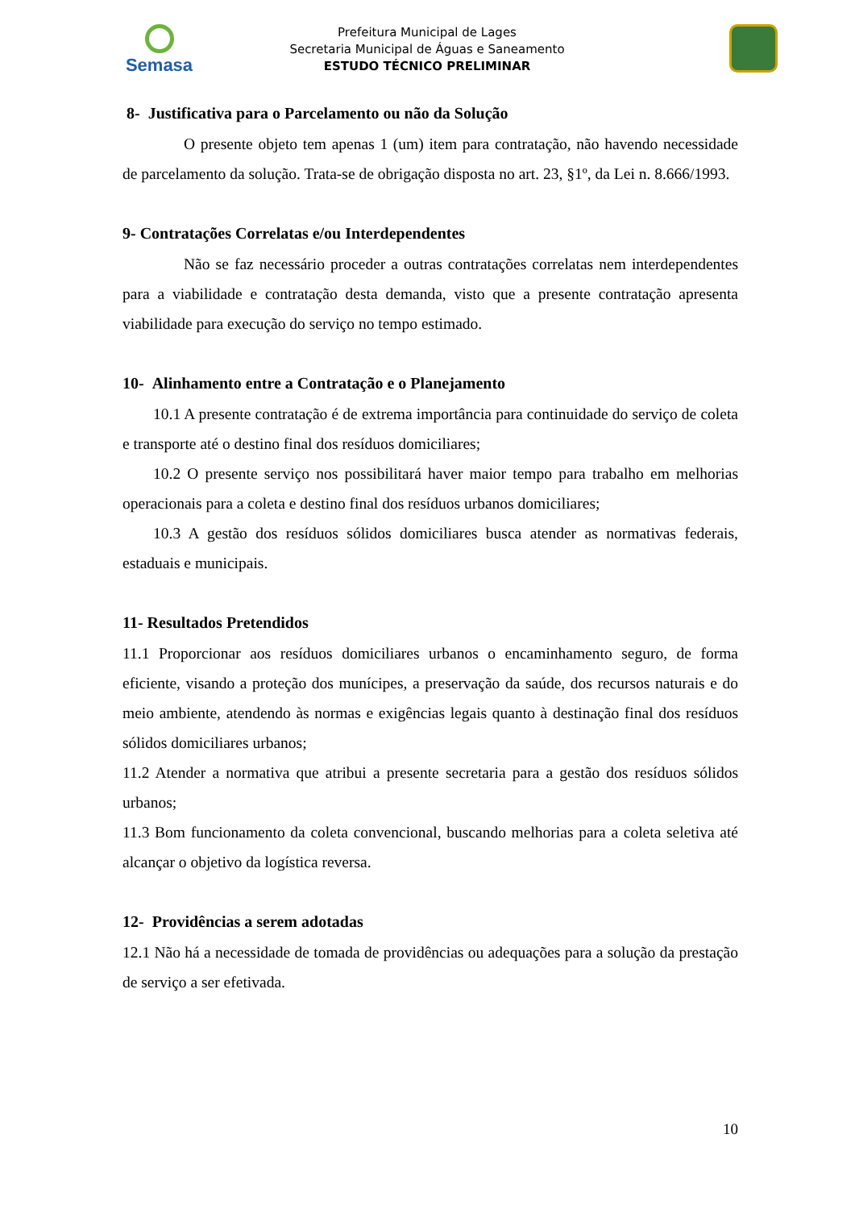Semasa
Prefeitura Municipal de Lages
Secretaria Municipal de Águas e Saneamento
ESTUDO TÉCNICO PRELIMINAR
8- Justificativa para o Parcelamento ou não da Solução
O presente objeto tem apenas 1 (um) item para contratação, não havendo necessidade de parcelamento da solução. Trata-se de obrigação disposta no art. 23, §1º, da Lei n. 8.666/1993.
9- Contratações Correlatas e/ou Interdependentes
Não se faz necessário proceder a outras contratações correlatas nem interdependentes para a viabilidade e contratação desta demanda, visto que a presente contratação apresenta viabilidade para execução do serviço no tempo estimado.
10- Alinhamento entre a Contratação e o Planejamento
10.1 A presente contratação é de extrema importância para continuidade do serviço de coleta e transporte até o destino final dos resíduos domiciliares;
10.2 O presente serviço nos possibilitará haver maior tempo para trabalho em melhorias operacionais para a coleta e destino final dos resíduos urbanos domiciliares;
10.3 A gestão dos resíduos sólidos domiciliares busca atender as normativas federais, estaduais e municipais.
11- Resultados Pretendidos
11.1 Proporcionar aos resíduos domiciliares urbanos o encaminhamento seguro, de forma eficiente, visando a proteção dos munícipes, a preservação da saúde, dos recursos naturais e do meio ambiente, atendendo às normas e exigências legais quanto à destinação final dos resíduos sólidos domiciliares urbanos;
11.2 Atender a normativa que atribui a presente secretaria para a gestão dos resíduos sólidos urbanos;
11.3 Bom funcionamento da coleta convencional, buscando melhorias para a coleta seletiva até alcançar o objetivo da logística reversa.
12- Providências a serem adotadas
12.1 Não há a necessidade de tomada de providências ou adequações para a solução da prestação de serviço a ser efetivada.
10